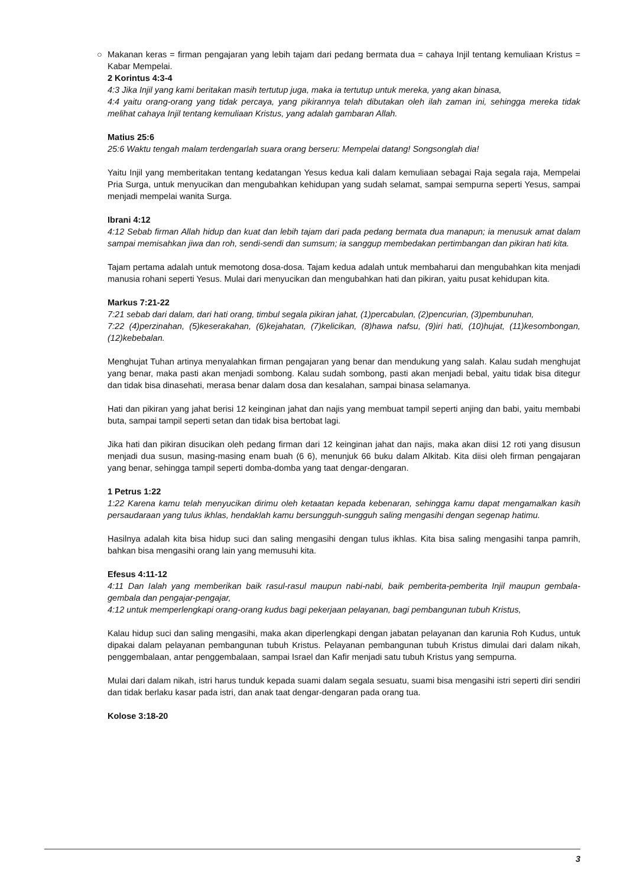○
Makanan keras = firman pengajaran yang lebih tajam dari pedang bermata dua = cahaya Injil tentang kemuliaan Kristus = Kabar Mempelai.
2 Korintus 4:3-4
4:3 Jika Injil yang kami beritakan masih tertutup juga, maka ia tertutup untuk mereka, yang akan binasa,
4:4 yaitu orang-orang yang tidak percaya, yang pikirannya telah dibutakan oleh ilah zaman ini, sehingga mereka tidak melihat cahaya Injil tentang kemuliaan Kristus, yang adalah gambaran Allah.
Matius 25:6
25:6 Waktu tengah malam terdengarlah suara orang berseru: Mempelai datang! Songsonglah dia!
Yaitu Injil yang memberitakan tentang kedatangan Yesus kedua kali dalam kemuliaan sebagai Raja segala raja, Mempelai Pria Surga, untuk menyucikan dan mengubahkan kehidupan yang sudah selamat, sampai sempurna seperti Yesus, sampai menjadi mempelai wanita Surga.
Ibrani 4:12
4:12 Sebab firman Allah hidup dan kuat dan lebih tajam dari pada pedang bermata dua manapun; ia menusuk amat dalam sampai memisahkan jiwa dan roh, sendi-sendi dan sumsum; ia sanggup membedakan pertimbangan dan pikiran hati kita.
Tajam pertama adalah untuk memotong dosa-dosa. Tajam kedua adalah untuk membaharui dan mengubahkan kita menjadi manusia rohani seperti Yesus. Mulai dari menyucikan dan mengubahkan hati dan pikiran, yaitu pusat kehidupan kita.
Markus 7:21-22
7:21 sebab dari dalam, dari hati orang, timbul segala pikiran jahat, (1)percabulan, (2)pencurian, (3)pembunuhan,
7:22 (4)perzinahan, (5)keserakahan, (6)kejahatan, (7)kelicikan, (8)hawa nafsu, (9)iri hati, (10)hujat, (11)kesombongan, (12)kebebalan.
Menghujat Tuhan artinya menyalahkan firman pengajaran yang benar dan mendukung yang salah. Kalau sudah menghujat yang benar, maka pasti akan menjadi sombong. Kalau sudah sombong, pasti akan menjadi bebal, yaitu tidak bisa ditegur dan tidak bisa dinasehati, merasa benar dalam dosa dan kesalahan, sampai binasa selamanya.
Hati dan pikiran yang jahat berisi 12 keinginan jahat dan najis yang membuat tampil seperti anjing dan babi, yaitu membabi buta, sampai tampil seperti setan dan tidak bisa bertobat lagi.
Jika hati dan pikiran disucikan oleh pedang firman dari 12 keinginan jahat dan najis, maka akan diisi 12 roti yang disusun menjadi dua susun, masing-masing enam buah (6 6), menunjuk 66 buku dalam Alkitab. Kita diisi oleh firman pengajaran yang benar, sehingga tampil seperti domba-domba yang taat dengar-dengaran.
1 Petrus 1:22
1:22 Karena kamu telah menyucikan dirimu oleh ketaatan kepada kebenaran, sehingga kamu dapat mengamalkan kasih persaudaraan yang tulus ikhlas, hendaklah kamu bersungguh-sungguh saling mengasihi dengan segenap hatimu.
Hasilnya adalah kita bisa hidup suci dan saling mengasihi dengan tulus ikhlas. Kita bisa saling mengasihi tanpa pamrih, bahkan bisa mengasihi orang lain yang memusuhi kita.
Efesus 4:11-12
4:11 Dan Ialah yang memberikan baik rasul-rasul maupun nabi-nabi, baik pemberita-pemberita Injil maupun gembala-gembala dan pengajar-pengajar,
4:12 untuk memperlengkapi orang-orang kudus bagi pekerjaan pelayanan, bagi pembangunan tubuh Kristus,
Kalau hidup suci dan saling mengasihi, maka akan diperlengkapi dengan jabatan pelayanan dan karunia Roh Kudus, untuk dipakai dalam pelayanan pembangunan tubuh Kristus. Pelayanan pembangunan tubuh Kristus dimulai dari dalam nikah, penggembalaan, antar penggembalaan, sampai Israel dan Kafir menjadi satu tubuh Kristus yang sempurna.
Mulai dari dalam nikah, istri harus tunduk kepada suami dalam segala sesuatu, suami bisa mengasihi istri seperti diri sendiri dan tidak berlaku kasar pada istri, dan anak taat dengar-dengaran pada orang tua.
Kolose 3:18-20
3